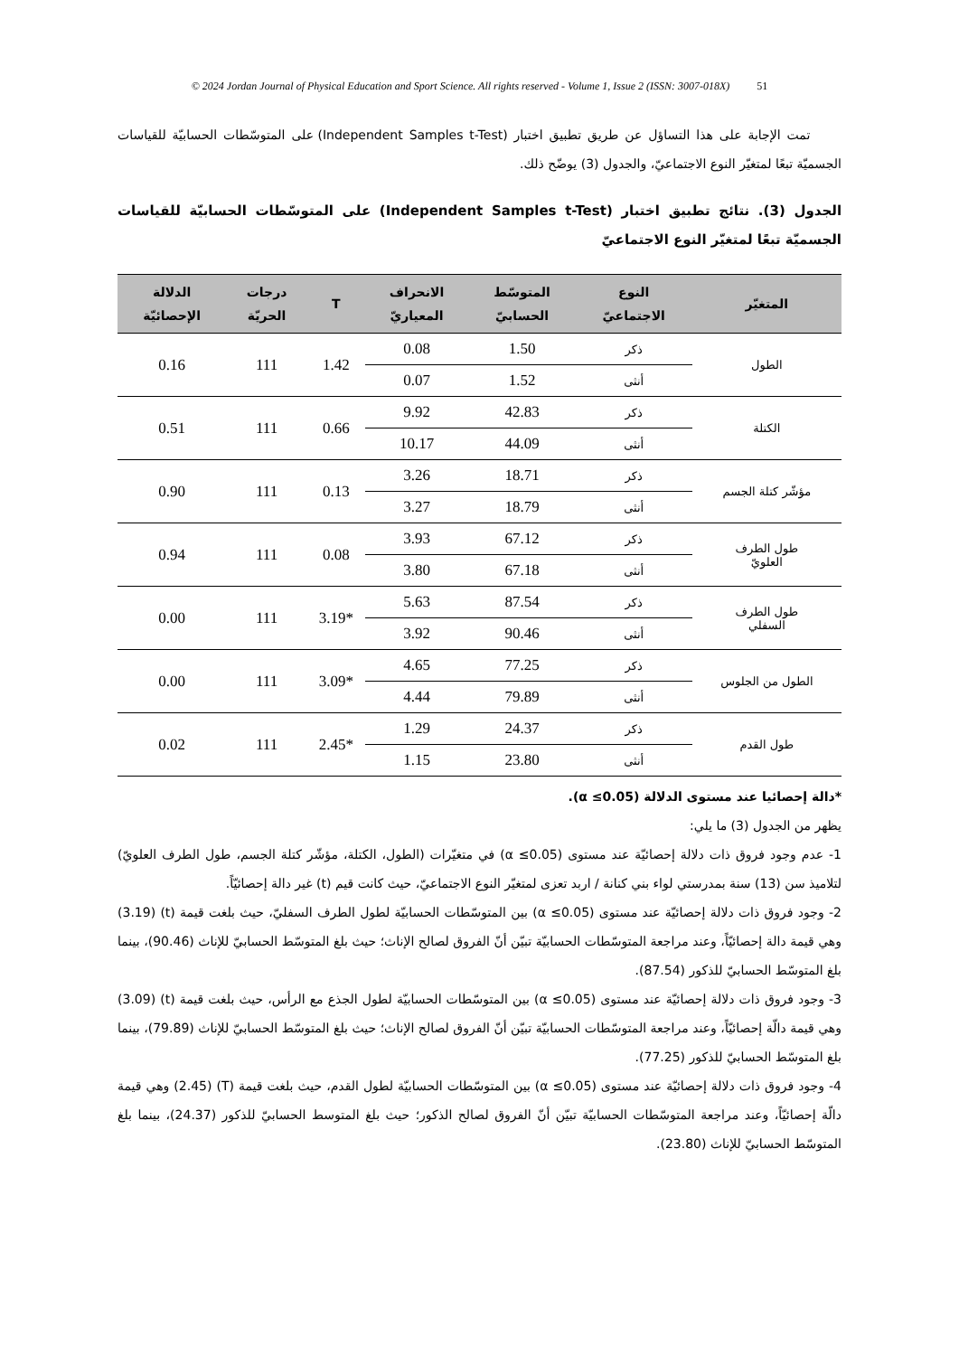© 2024 Jordan Journal of Physical Education and Sport Science. All rights reserved - Volume 1, Issue 2 (ISSN: 3007-018X) 51
تمت الإجابة على هذا التساؤل عن طريق تطبيق اختبار (Independent Samples t-Test) على المتوسّطات الحسابيّة للقياسات الجسميّة تبعًا لمتغيّر النوع الاجتماعيّ، والجدول (3) يوضّح ذلك.
الجدول (3). نتائج تطبيق اختبار (Independent Samples t-Test) على المتوسّطات الحسابيّة للقياسات الجسميّة تبعًا لمتغيّر النوع الاجتماعيّ
| المتغيّر | النوع الاجتماعيّ | المتوسّط الحسابيّ | الانحراف المعياريّ | T | درجات الحريّة | الدلالة الإحصائيّة |
| --- | --- | --- | --- | --- | --- | --- |
| الطول | ذكر | 1.50 | 0.08 | 1.42 | 111 | 0.16 |
| | أنثى | 1.52 | 0.07 | | | |
| الكتلة | ذكر | 42.83 | 9.92 | 0.66 | 111 | 0.51 |
| | أنثى | 44.09 | 10.17 | | | |
| مؤشّر كتلة الجسم | ذكر | 18.71 | 3.26 | 0.13 | 111 | 0.90 |
| | أنثى | 18.79 | 3.27 | | | |
| طول الطرف العلويّ | ذكر | 67.12 | 3.93 | 0.08 | 111 | 0.94 |
| | أنثى | 67.18 | 3.80 | | | |
| طول الطرف السفلي | ذكر | 87.54 | 5.63 | *3.19 | 111 | 0.00 |
| | أنثى | 90.46 | 3.92 | | | |
| الطول من الجلوس | ذكر | 77.25 | 4.65 | *3.09 | 111 | 0.00 |
| | أنثى | 79.89 | 4.44 | | | |
| طول القدم | ذكر | 24.37 | 1.29 | *2.45 | 111 | 0.02 |
| | أنثى | 23.80 | 1.15 | | | |
*دالة إحصائيا عند مستوى الدلالة (α ≤0.05).
يظهر من الجدول (3) ما يلي:
1- عدم وجود فروق ذات دلالة إحصائيّة عند مستوى (α ≤0.05) في متغيّرات (الطول، الكتلة، مؤشّر كتلة الجسم، طول الطرف العلويّ) لتلاميذ سن (13) سنة بمدرستي لواء بني كنانة / اربد تعزى لمتغيّر النوع الاجتماعيّ، حيث كانت قيم (t) غير دالة إحصائيّاً.
2- وجود فروق ذات دلالة إحصائيّة عند مستوى (α ≤0.05) بين المتوسّطات الحسابيّة لطول الطرف السفليّ، حيث بلغت قيمة (t) (3.19) وهي قيمة دالة إحصائيّاً، وعند مراجعة المتوسّطات الحسابيّة تبيّن أنّ الفروق لصالح الإناث؛ حيث بلغ المتوسّط الحسابيّ للإناث (90.46)، بينما بلغ المتوسّط الحسابيّ للذكور (87.54).
3- وجود فروق ذات دلالة إحصائيّة عند مستوى (α ≤0.05) بين المتوسّطات الحسابيّة لطول الجذع مع الرأس، حيث بلغت قيمة (t) (3.09) وهي قيمة دالّة إحصائيّاً، وعند مراجعة المتوسّطات الحسابيّة تبيّن أنّ الفروق لصالح الإناث؛ حيث بلغ المتوسّط الحسابيّ للإناث (79.89)، بينما بلغ المتوسّط الحسابيّ للذكور (77.25).
4- وجود فروق ذات دلالة إحصائيّة عند مستوى (α ≤0.05) بين المتوسّطات الحسابيّة لطول القدم، حيث بلغت قيمة (T) (2.45) وهي قيمة دالّة إحصائيّاً، وعند مراجعة المتوسّطات الحسابيّة تبيّن أنّ الفروق لصالح الذكور؛ حيث بلغ المتوسط الحسابيّ للذكور (24.37)، بينما بلغ المتوسّط الحسابيّ للإناث (23.80).